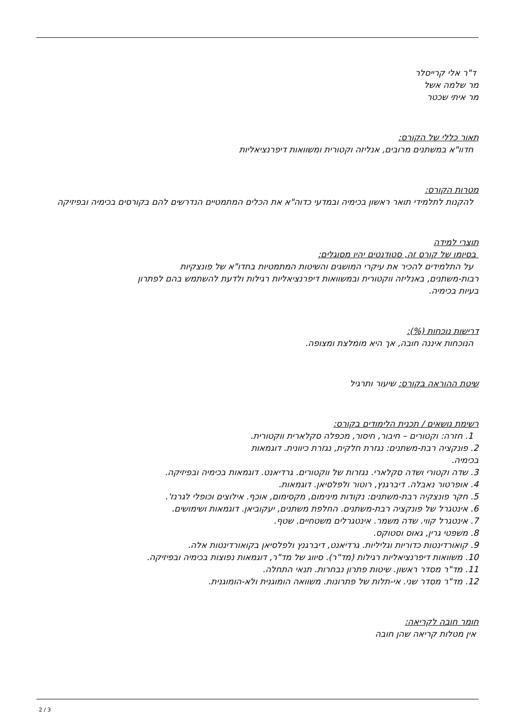ד"ר אלי קרייסלר
מר שלמה אשל
מר איתי שכטר
תאור כללי של הקורס:
חדוו"א במשתנים מרובים, אנליזה וקטורית ומשוואות דיפרנציאליות
מטרות הקורס:
להקנות לתלמידי תואר ראשון בכימיה ובמדעי כדוה"א את הכלים המתמטיים הנדרשים להם בקורסים בכימיה ובפיזיקה
תוצרי למידה
בסיומו של קורס זה, סטודנטים יהיו מסוגלים:
על התלמידים להכיר את עיקרי המושגים והשיטות המתמטיות בחדו"א של פונצקיות
רבות-משתנים, באנליזה ווקטורית ובמשוואות דיפרנציאליות רגילות ולדעת להשתמש בהם לפתרון
בעיות בכימיה.
דרישות נוכחות (%):
הנוכחות איננה חובה, אך היא מומלצת ומצופה.
שיטת ההוראה בקורס: שיעור ותרגיל
רשימת נושאים / תכנית הלימודים בקורס:
1. חזרה: וקטורים – חיבור, חיסור, מכפלה סקלארית ווקטורית.
2. פונקציה רבת-משתנים: נגזרת חלקית, נגזרת כיוונית. דוגמאות
בכימיה.
3. שדה וקטורי ושדה סקלארי. נגזרות של ווקטורים. גרדיאנט. דוגמאות בכימיה ובפיזיקה.
4. אופרטור נאבלה. דיברגנץ, רוטור ולפלסיאן. דוגמאות.
5. חקר פונצקיה רבת-משתנים: נקודות מינימום, מקסימום, אוכף. אילוצים וכופלי לגרנז'.
6. אינטגרל של פונקציה רבת-משתנים. החלפת משתנים, יעקוביאן. דוגמאות ושימושים.
7. אינטגרל קווי. שדה משמר. אינטגרלים משטחיים. שטף.
8. משפטי גרין, גאוס וסטוקס.
9. קואורדינטות כדוריות וגליליות. גרדיאנט, דיברגנץ ולפלסיאן בקואורדינטות אלה.
10. משוואות דיפרנציאליות רגילות (מד"ר). סיווג של מד"ר, דוגמאות נפוצות בכימיה ובפיזיקה.
11. מד"ר מסדר ראשון. שיטות פתרון נבחרות. תנאי התחלה.
12. מד"ר מסדר שני. אי-תלות של פתרונות. משוואה הומוגנית ולא-הומוגנית.
חומר חובה לקריאה:
אין מטלות קריאה שהן חובה
2 / 3